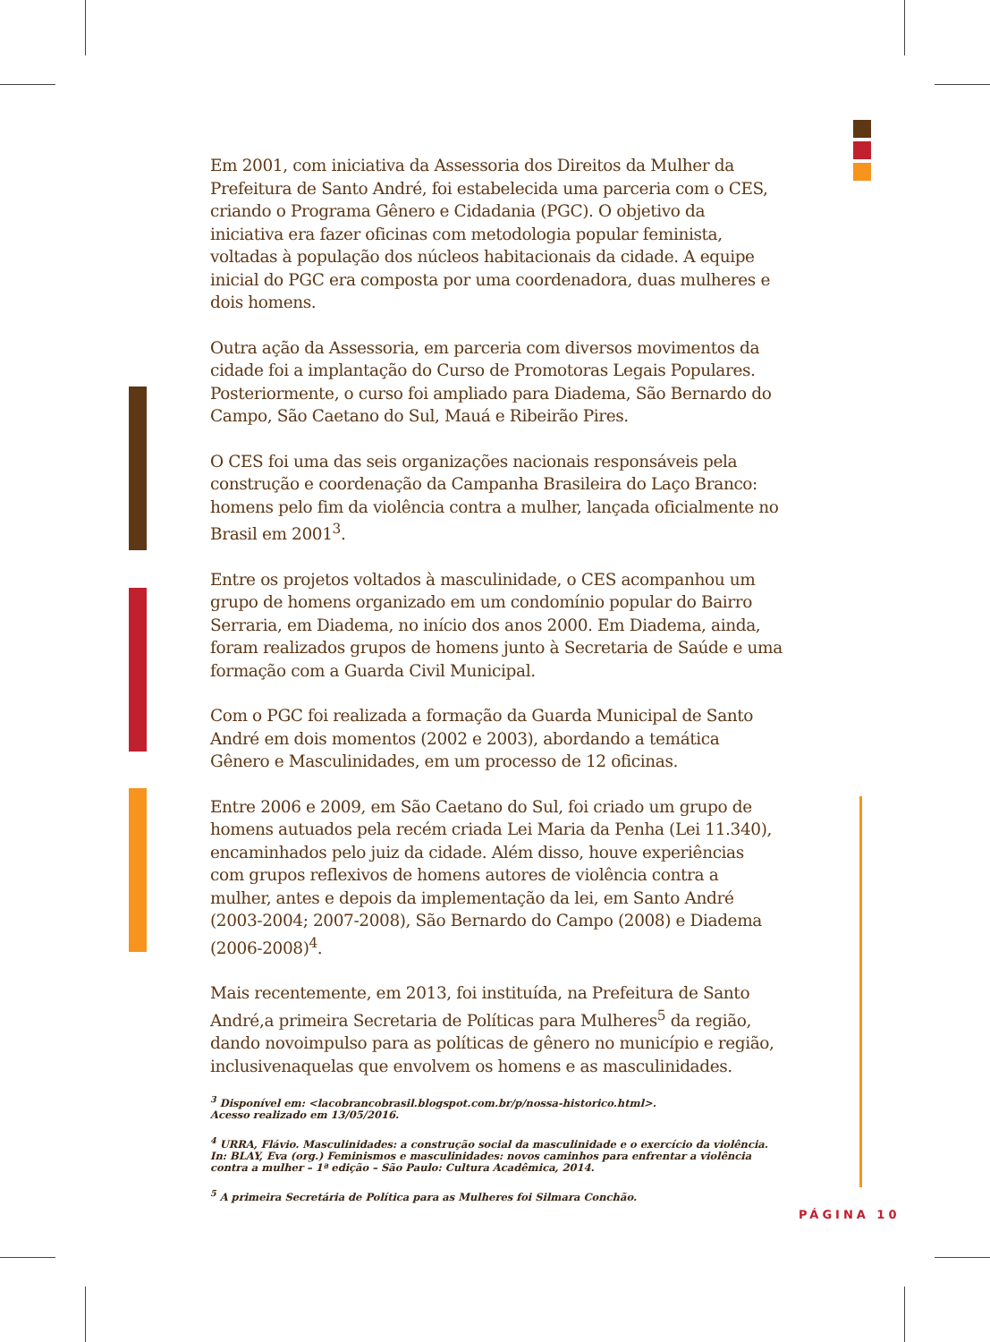Em 2001, com iniciativa da Assessoria dos Direitos da Mulher da Prefeitura de Santo André, foi estabelecida uma parceria com o CES, criando o Programa Gênero e Cidadania (PGC). O objetivo da iniciativa era fazer oficinas com metodologia popular feminista, voltadas à população dos núcleos habitacionais da cidade. A equipe inicial do PGC era composta por uma coordenadora, duas mulheres e dois homens.
Outra ação da Assessoria, em parceria com diversos movimentos da cidade foi a implantação do Curso de Promotoras Legais Populares. Posteriormente, o curso foi ampliado para Diadema, São Bernardo do Campo, São Caetano do Sul, Mauá e Ribeirão Pires.
O CES foi uma das seis organizações nacionais responsáveis pela construção e coordenação da Campanha Brasileira do Laço Branco: homens pelo fim da violência contra a mulher, lançada oficialmente no Brasil em 2001<sup>3</sup>.
Entre os projetos voltados à masculinidade, o CES acompanhou um grupo de homens organizado em um condomínio popular do Bairro Serraria, em Diadema, no início dos anos 2000. Em Diadema, ainda, foram realizados grupos de homens junto à Secretaria de Saúde e uma formação com a Guarda Civil Municipal.
Com o PGC foi realizada a formação da Guarda Municipal de Santo André em dois momentos (2002 e 2003), abordando a temática Gênero e Masculinidades, em um processo de 12 oficinas.
Entre 2006 e 2009, em São Caetano do Sul, foi criado um grupo de homens autuados pela recém criada Lei Maria da Penha (Lei 11.340), encaminhados pelo juiz da cidade. Além disso, houve experiências com grupos reflexivos de homens autores de violência contra a mulher, antes e depois da implementação da lei, em Santo André (2003-2004; 2007-2008), São Bernardo do Campo (2008) e Diadema (2006-2008)<sup>4</sup>.
Mais recentemente, em 2013, foi instituída, na Prefeitura de Santo André,a primeira Secretaria de Políticas para Mulheres<sup>5</sup> da região, dando novoimpulso para as políticas de gênero no município e região, inclusivenaquelas que envolvem os homens e as masculinidades.
<sup>3</sup> Disponível em: <lacobrancobrasil.blogspot.com.br/p/nossa-historico.html>.
Acesso realizado em 13/05/2016.
<sup>4</sup> URRA, Flávio. Masculinidades: a construção social da masculinidade e o exercício da violência.
In: BLAY, Eva (org.) Feminismos e masculinidades: novos caminhos para enfrentar a violência
contra a mulher – 1ª edição – São Paulo: Cultura Acadêmica, 2014.
<sup>5</sup> A primeira Secretária de Política para as Mulheres foi Silmara Conchão.
PÁGINA 10